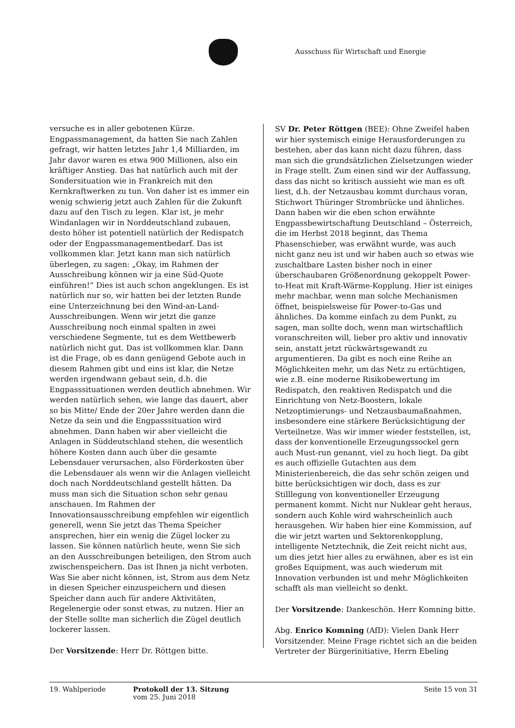Ausschuss für Wirtschaft und Energie
versuche es in aller gebotenen Kürze. Engpassmanagement, da hatten Sie nach Zahlen gefragt, wir hatten letztes Jahr 1,4 Milliarden, im Jahr davor waren es etwa 900 Millionen, also ein kräftiger Anstieg. Das hat natürlich auch mit der Sondersituation wie in Frankreich mit den Kernkraftwerken zu tun. Von daher ist es immer ein wenig schwierig jetzt auch Zahlen für die Zukunft dazu auf den Tisch zu legen. Klar ist, je mehr Windanlagen wir in Norddeutschland zubauen, desto höher ist potentiell natürlich der Redispatch oder der Engpassmanagementbedarf. Das ist vollkommen klar. Jetzt kann man sich natürlich überlegen, zu sagen: „Okay, im Rahmen der Ausschreibung können wir ja eine Süd-Quote einführen!“ Dies ist auch schon angeklungen. Es ist natürlich nur so, wir hatten bei der letzten Runde eine Unterzeichnung bei den Wind-an-Land-Ausschreibungen. Wenn wir jetzt die ganze Ausschreibung noch einmal spalten in zwei verschiedene Segmente, tut es dem Wettbewerb natürlich nicht gut. Das ist vollkommen klar. Dann ist die Frage, ob es dann genügend Gebote auch in diesem Rahmen gibt und eins ist klar, die Netze werden irgendwann gebaut sein, d.h. die Engpasssituationen werden deutlich abnehmen. Wir werden natürlich sehen, wie lange das dauert, aber so bis Mitte/ Ende der 20er Jahre werden dann die Netze da sein und die Engpasssituation wird abnehmen. Dann haben wir aber vielleicht die Anlagen in Süddeutschland stehen, die wesentlich höhere Kosten dann auch über die gesamte Lebensdauer verursachen, also Förderkosten über die Lebensdauer als wenn wir die Anlagen vielleicht doch nach Norddeutschland gestellt hätten. Da muss man sich die Situation schon sehr genau anschauen. Im Rahmen der Innovationsausschreibung empfehlen wir eigentlich generell, wenn Sie jetzt das Thema Speicher ansprechen, hier ein wenig die Zügel locker zu lassen. Sie können natürlich heute, wenn Sie sich an den Ausschreibungen beteiligen, den Strom auch zwischenspeichern. Das ist Ihnen ja nicht verboten. Was Sie aber nicht können, ist, Strom aus dem Netz in diesen Speicher einzuspeichern und diesen Speicher dann auch für andere Aktivitäten, Regelenergie oder sonst etwas, zu nutzen. Hier an der Stelle sollte man sicherlich die Zügel deutlich lockerer lassen.
Der Vorsitzende: Herr Dr. Röttgen bitte.
SV Dr. Peter Röttgen (BEE): Ohne Zweifel haben wir hier systemisch einige Herausforderungen zu bestehen, aber das kann nicht dazu führen, dass man sich die grundsätzlichen Zielsetzungen wieder in Frage stellt. Zum einen sind wir der Auffassung, dass das nicht so kritisch aussieht wie man es oft liest, d.h. der Netzausbau kommt durchaus voran, Stichwort Thüringer Strombrücke und ähnliches. Dann haben wir die eben schon erwähnte Engpassbewirtschaftung Deutschland – Österreich, die im Herbst 2018 beginnt, das Thema Phasenschieber, was erwähnt wurde, was auch nicht ganz neu ist und wir haben auch so etwas wie zuschaltbare Lasten bisher noch in einer überschaubaren Größenordnung gekoppelt Power-to-Heat mit Kraft-Wärme-Kopplung. Hier ist einiges mehr machbar, wenn man solche Mechanismen öffnet, beispielsweise für Power-to-Gas und ähnliches. Da komme einfach zu dem Punkt, zu sagen, man sollte doch, wenn man wirtschaftlich voranschreiten will, lieber pro aktiv und innovativ sein, anstatt jetzt rückwärtsgewandt zu argumentieren. Da gibt es noch eine Reihe an Möglichkeiten mehr, um das Netz zu ertüchtigen, wie z.B. eine moderne Risikobewertung im Redispatch, den reaktiven Redispatch und die Einrichtung von Netz-Boostern, lokale Netzoptimierungs- und Netzausbaumaßnahmen, insbesondere eine stärkere Berücksichtigung der Verteilnetze. Was wir immer wieder feststellen, ist, dass der konventionelle Erzeugungssockel gern auch Must-run genannt, viel zu hoch liegt. Da gibt es auch offizielle Gutachten aus dem Ministerienbereich, die das sehr schön zeigen und bitte berücksichtigen wir doch, dass es zur Stilllegung von konventioneller Erzeugung permanent kommt. Nicht nur Nuklear geht heraus, sondern auch Kohle wird wahrscheinlich auch herausgehen. Wir haben hier eine Kommission, auf die wir jetzt warten und Sektorenkopplung, intelligente Netztechnik, die Zeit reicht nicht aus, um dies jetzt hier alles zu erwähnen, aber es ist ein großes Equipment, was auch wiederum mit Innovation verbunden ist und mehr Möglichkeiten schafft als man vielleicht so denkt.
Der Vorsitzende: Dankeschön. Herr Komning bitte.
Abg. Enrico Komning (AfD): Vielen Dank Herr Vorsitzender. Meine Frage richtet sich an die beiden Vertreter der Bürgerinitiative, Herrn Ebeling
19. Wahlperiode Protokoll der 13. Sitzung
vom 25. Juni 2018
Seite 15 von 31